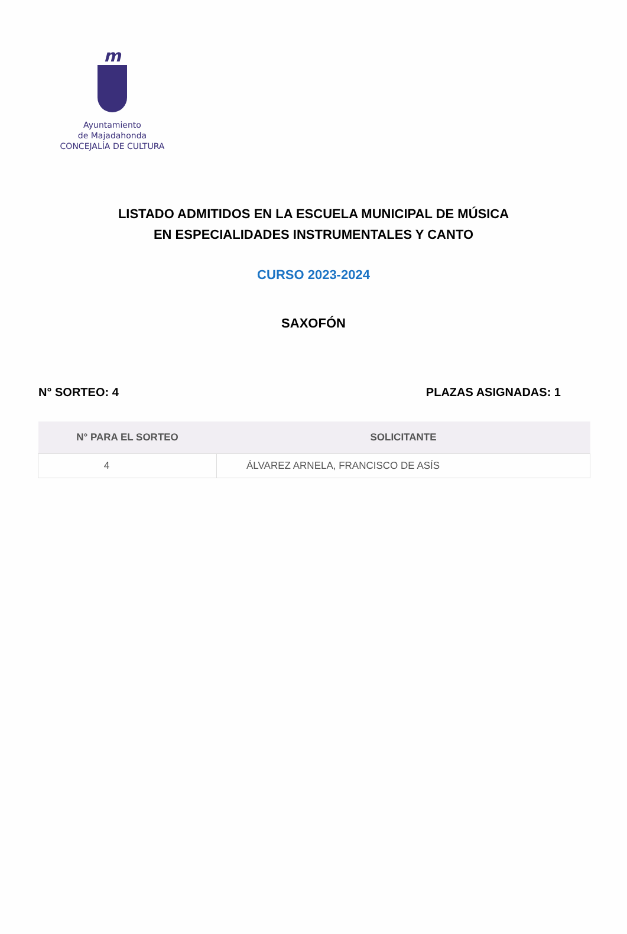m
Ayuntamiento
de Majadahonda
CONCEJALÍA DE CULTURA
LISTADO ADMITIDOS EN LA ESCUELA MUNICIPAL DE MÚSICA
EN ESPECIALIDADES INSTRUMENTALES Y CANTO
CURSO 2023-2024
SAXOFÓN
N° SORTEO: 4 PLAZAS ASIGNADAS: 1
| N° PARA EL SORTEO | SOLICITANTE |
| --- | --- |
| 4 | ÁLVAREZ ARNELA, FRANCISCO DE ASÍS |